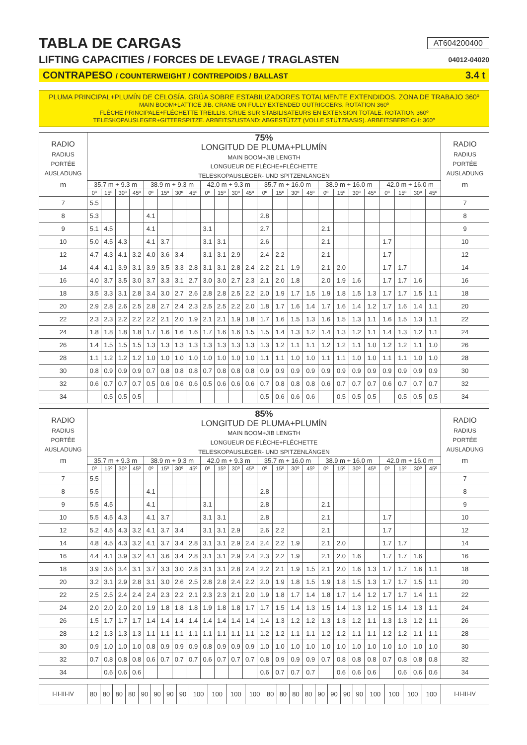TABLA DE CARGAS
AT604200400
LIFTING CAPACITIES / FORCES DE LEVAGE / TRAGLASTEN
04012-04020
CONTRAPESO / COUNTERWEIGHT / CONTREPOIDS / BALLAST 3.4 t
PLUMA PRINCIPAL+PLUMÍN DE CELOSÍA. GRÚA SOBRE ESTABILIZADORES TOTALMENTE EXTENDIDOS. ZONA DE TRABAJO 360º
MAIN BOOM+LATTICE JIB. CRANE ON FULLY EXTENDED OUTRIGGERS. ROTATION 360º
FLÈCHE PRINCIPALE+FLÉCHETTE TREILLIS. GRUE SUR STABILISATEURS EN EXTENSION TOTALE. ROTATION 360º
TELESKOPAUSLEGER+GITTERSPITZE. ARBEITSZUSTAND: ABGESTÜTZT (VOLLE STÜTZBASIS). ARBEITSBEREICH: 360º
| RADIO RADIUS PORTÉE AUSLADUNG m | 75% | | | | | | | | | | | | | | | | | | | | | | | | RADIO RADIUS PORTÉE AUSLADUNG m |
| --- | --- | --- | --- | --- | --- | --- | --- | --- | --- | --- | --- | --- | --- | --- | --- | --- | --- | --- | --- | --- | --- | --- | --- | --- | --- |
| | LONGITUD DE PLUMA+PLUMÍN MAIN BOOM+JIB LENGTH LONGUEUR DE FLÈCHE+FLÉCHETTE TELESKOPAUSLEGER- UND SPITZENLÄNGEN | | | | | | | | | | | | | | | | | | | | | | | | |
| | 35.7 m + 9.3 m | | | | 38.9 m + 9.3 m | | | | 42.0 m + 9.3 m | | | | 35.7 m + 16.0 m | | | | 38.9 m + 16.0 m | | | | 42.0 m + 16.0 m | | | | |
| | 0º | 15º | 30º | 45º | 0º | 15º | 30º | 45º | 0º | 15º | 30º | 45º | 0º | 15º | 30º | 45º | 0º | 15º | 30º | 45º | 0º | 15º | 30º | 45º | |
| 7 | 5.5 | | | | | | | | | | | | | | | | | | | | | | | | 7 |
| 8 | 5.3 | | | | 4.1 | | | | | | | | 2.8 | | | | | | | | | | | | 8 |
| 9 | 5.1 | 4.5 | | | 4.1 | | | | 3.1 | | | | 2.7 | | | | 2.1 | | | | | | | | 9 |
| 10 | 5.0 | 4.5 | 4.3 | | 4.1 | 3.7 | | | 3.1 | 3.1 | | | 2.6 | | | | 2.1 | | | | 1.7 | | | | 10 |
| 12 | 4.7 | 4.3 | 4.1 | 3.2 | 4.0 | 3.6 | 3.4 | | 3.1 | 3.1 | 2.9 | | 2.4 | 2.2 | | | 2.1 | | | | 1.7 | | | | 12 |
| 14 | 4.4 | 4.1 | 3.9 | 3.1 | 3.9 | 3.5 | 3.3 | 2.8 | 3.1 | 3.1 | 2.8 | 2.4 | 2.2 | 2.1 | 1.9 | | 2.1 | 2.0 | | | 1.7 | 1.7 | | | 14 |
| 16 | 4.0 | 3.7 | 3.5 | 3.0 | 3.7 | 3.3 | 3.1 | 2.7 | 3.0 | 3.0 | 2.7 | 2.3 | 2.1 | 2.0 | 1.8 | | 2.0 | 1.9 | 1.6 | | 1.7 | 1.7 | 1.6 | | 16 |
| 18 | 3.5 | 3.3 | 3.1 | 2.8 | 3.4 | 3.0 | 2.7 | 2.6 | 2.8 | 2.8 | 2.5 | 2.2 | 2.0 | 1.9 | 1.7 | 1.5 | 1.9 | 1.8 | 1.5 | 1.3 | 1.7 | 1.7 | 1.5 | 1.1 | 18 |
| 20 | 2.9 | 2.8 | 2.6 | 2.5 | 2.8 | 2.7 | 2.4 | 2.3 | 2.5 | 2.5 | 2.2 | 2.0 | 1.8 | 1.7 | 1.6 | 1.4 | 1.7 | 1.6 | 1.4 | 1.2 | 1.7 | 1.6 | 1.4 | 1.1 | 20 |
| 22 | 2.3 | 2.3 | 2.2 | 2.2 | 2.2 | 2.1 | 2.0 | 1.9 | 2.1 | 2.1 | 1.9 | 1.8 | 1.7 | 1.6 | 1.5 | 1.3 | 1.6 | 1.5 | 1.3 | 1.1 | 1.6 | 1.5 | 1.3 | 1.1 | 22 |
| 24 | 1.8 | 1.8 | 1.8 | 1.8 | 1.7 | 1.6 | 1.6 | 1.6 | 1.7 | 1.6 | 1.6 | 1.5 | 1.5 | 1.4 | 1.3 | 1.2 | 1.4 | 1.3 | 1.2 | 1.1 | 1.4 | 1.3 | 1.2 | 1.1 | 24 |
| 26 | 1.4 | 1.5 | 1.5 | 1.5 | 1.3 | 1.3 | 1.3 | 1.3 | 1.3 | 1.3 | 1.3 | 1.3 | 1.3 | 1.2 | 1.1 | 1.1 | 1.2 | 1.2 | 1.1 | 1.0 | 1.2 | 1.2 | 1.1 | 1.0 | 26 |
| 28 | 1.1 | 1.2 | 1.2 | 1.2 | 1.0 | 1.0 | 1.0 | 1.0 | 1.0 | 1.0 | 1.0 | 1.0 | 1.1 | 1.1 | 1.0 | 1.0 | 1.1 | 1.1 | 1.0 | 1.0 | 1.1 | 1.1 | 1.0 | 1.0 | 28 |
| 30 | 0.8 | 0.9 | 0.9 | 0.9 | 0.7 | 0.8 | 0.8 | 0.8 | 0.7 | 0.8 | 0.8 | 0.8 | 0.9 | 0.9 | 0.9 | 0.9 | 0.9 | 0.9 | 0.9 | 0.9 | 0.9 | 0.9 | 0.9 | 0.9 | 30 |
| 32 | 0.6 | 0.7 | 0.7 | 0.7 | 0.5 | 0.6 | 0.6 | 0.6 | 0.5 | 0.6 | 0.6 | 0.6 | 0.7 | 0.8 | 0.8 | 0.8 | 0.6 | 0.7 | 0.7 | 0.7 | 0.6 | 0.7 | 0.7 | 0.7 | 32 |
| 34 | | 0.5 | 0.5 | 0.5 | | | | | | | | | 0.5 | 0.6 | 0.6 | 0.6 | | 0.5 | 0.5 | 0.5 | | 0.5 | 0.5 | 0.5 | 34 |
| RADIO RADIUS PORTÉE AUSLADUNG m | 85% | | | | | | | | | | | | | | | | | | | | | | | | RADIO RADIUS PORTÉE AUSLADUNG m |
| --- | --- | --- | --- | --- | --- | --- | --- | --- | --- | --- | --- | --- | --- | --- | --- | --- | --- | --- | --- | --- | --- | --- | --- | --- | --- |
| | LONGITUD DE PLUMA+PLUMÍN MAIN BOOM+JIB LENGTH LONGUEUR DE FLÈCHE+FLÉCHETTE TELESKOPAUSLEGER- UND SPITZENLÄNGEN | | | | | | | | | | | | | | | | | | | | | | | | |
| | 35.7 m + 9.3 m | | | | 38.9 m + 9.3 m | | | | 42.0 m + 9.3 m | | | | 35.7 m + 16.0 m | | | | 38.9 m + 16.0 m | | | | 42.0 m + 16.0 m | | | | |
| | 0º | 15º | 30º | 45º | 0º | 15º | 30º | 45º | 0º | 15º | 30º | 45º | 0º | 15º | 30º | 45º | 0º | 15º | 30º | 45º | 0º | 15º | 30º | 45º | |
| 7 | 5.5 | | | | | | | | | | | | | | | | | | | | | | | | 7 |
| 8 | 5.5 | | | | 4.1 | | | | | | | | 2.8 | | | | | | | | | | | | 8 |
| 9 | 5.5 | 4.5 | | | 4.1 | | | | 3.1 | | | | 2.8 | | | | 2.1 | | | | | | | | 9 |
| 10 | 5.5 | 4.5 | 4.3 | | 4.1 | 3.7 | | | 3.1 | 3.1 | | | 2.8 | | | | 2.1 | | | | 1.7 | | | | 10 |
| 12 | 5.2 | 4.5 | 4.3 | 3.2 | 4.1 | 3.7 | 3.4 | | 3.1 | 3.1 | 2.9 | | 2.6 | 2.2 | | | 2.1 | | | | 1.7 | | | | 12 |
| 14 | 4.8 | 4.5 | 4.3 | 3.2 | 4.1 | 3.7 | 3.4 | 2.8 | 3.1 | 3.1 | 2.9 | 2.4 | 2.4 | 2.2 | 1.9 | | 2.1 | 2.0 | | | 1.7 | 1.7 | | | 14 |
| 16 | 4.4 | 4.1 | 3.9 | 3.2 | 4.1 | 3.6 | 3.4 | 2.8 | 3.1 | 3.1 | 2.9 | 2.4 | 2.3 | 2.2 | 1.9 | | 2.1 | 2.0 | 1.6 | | 1.7 | 1.7 | 1.6 | | 16 |
| 18 | 3.9 | 3.6 | 3.4 | 3.1 | 3.7 | 3.3 | 3.0 | 2.8 | 3.1 | 3.1 | 2.8 | 2.4 | 2.2 | 2.1 | 1.9 | 1.5 | 2.1 | 2.0 | 1.6 | 1.3 | 1.7 | 1.7 | 1.6 | 1.1 | 18 |
| 20 | 3.2 | 3.1 | 2.9 | 2.8 | 3.1 | 3.0 | 2.6 | 2.5 | 2.8 | 2.8 | 2.4 | 2.2 | 2.0 | 1.9 | 1.8 | 1.5 | 1.9 | 1.8 | 1.5 | 1.3 | 1.7 | 1.7 | 1.5 | 1.1 | 20 |
| 22 | 2.5 | 2.5 | 2.4 | 2.4 | 2.4 | 2.3 | 2.2 | 2.1 | 2.3 | 2.3 | 2.1 | 2.0 | 1.9 | 1.8 | 1.7 | 1.4 | 1.8 | 1.7 | 1.4 | 1.2 | 1.7 | 1.7 | 1.4 | 1.1 | 22 |
| 24 | 2.0 | 2.0 | 2.0 | 2.0 | 1.9 | 1.8 | 1.8 | 1.8 | 1.9 | 1.8 | 1.8 | 1.7 | 1.7 | 1.5 | 1.4 | 1.3 | 1.5 | 1.4 | 1.3 | 1.2 | 1.5 | 1.4 | 1.3 | 1.1 | 24 |
| 26 | 1.5 | 1.7 | 1.7 | 1.7 | 1.4 | 1.4 | 1.4 | 1.4 | 1.4 | 1.4 | 1.4 | 1.4 | 1.4 | 1.3 | 1.2 | 1.2 | 1.3 | 1.3 | 1.2 | 1.1 | 1.3 | 1.3 | 1.2 | 1.1 | 26 |
| 28 | 1.2 | 1.3 | 1.3 | 1.3 | 1.1 | 1.1 | 1.1 | 1.1 | 1.1 | 1.1 | 1.1 | 1.1 | 1.2 | 1.2 | 1.1 | 1.1 | 1.2 | 1.2 | 1.1 | 1.1 | 1.2 | 1.2 | 1.1 | 1.1 | 28 |
| 30 | 0.9 | 1.0 | 1.0 | 1.0 | 0.8 | 0.9 | 0.9 | 0.9 | 0.8 | 0.9 | 0.9 | 0.9 | 1.0 | 1.0 | 1.0 | 1.0 | 1.0 | 1.0 | 1.0 | 1.0 | 1.0 | 1.0 | 1.0 | 1.0 | 30 |
| 32 | 0.7 | 0.8 | 0.8 | 0.8 | 0.6 | 0.7 | 0.7 | 0.7 | 0.6 | 0.7 | 0.7 | 0.7 | 0.8 | 0.9 | 0.9 | 0.9 | 0.7 | 0.8 | 0.8 | 0.8 | 0.7 | 0.8 | 0.8 | 0.8 | 32 |
| 34 | | 0.6 | 0.6 | 0.6 | | | | | | | | | 0.6 | 0.7 | 0.7 | 0.7 | | 0.6 | 0.6 | 0.6 | | 0.6 | 0.6 | 0.6 | 34 |
| I-II-III-IV | 80 | 80 | 80 | 80 | 90 | 90 | 90 | 90 | 100 | 100 | 100 | 100 | 80 | 80 | 80 | 80 | 90 | 90 | 90 | 90 | 100 | 100 | 100 | 100 | I-II-III-IV |